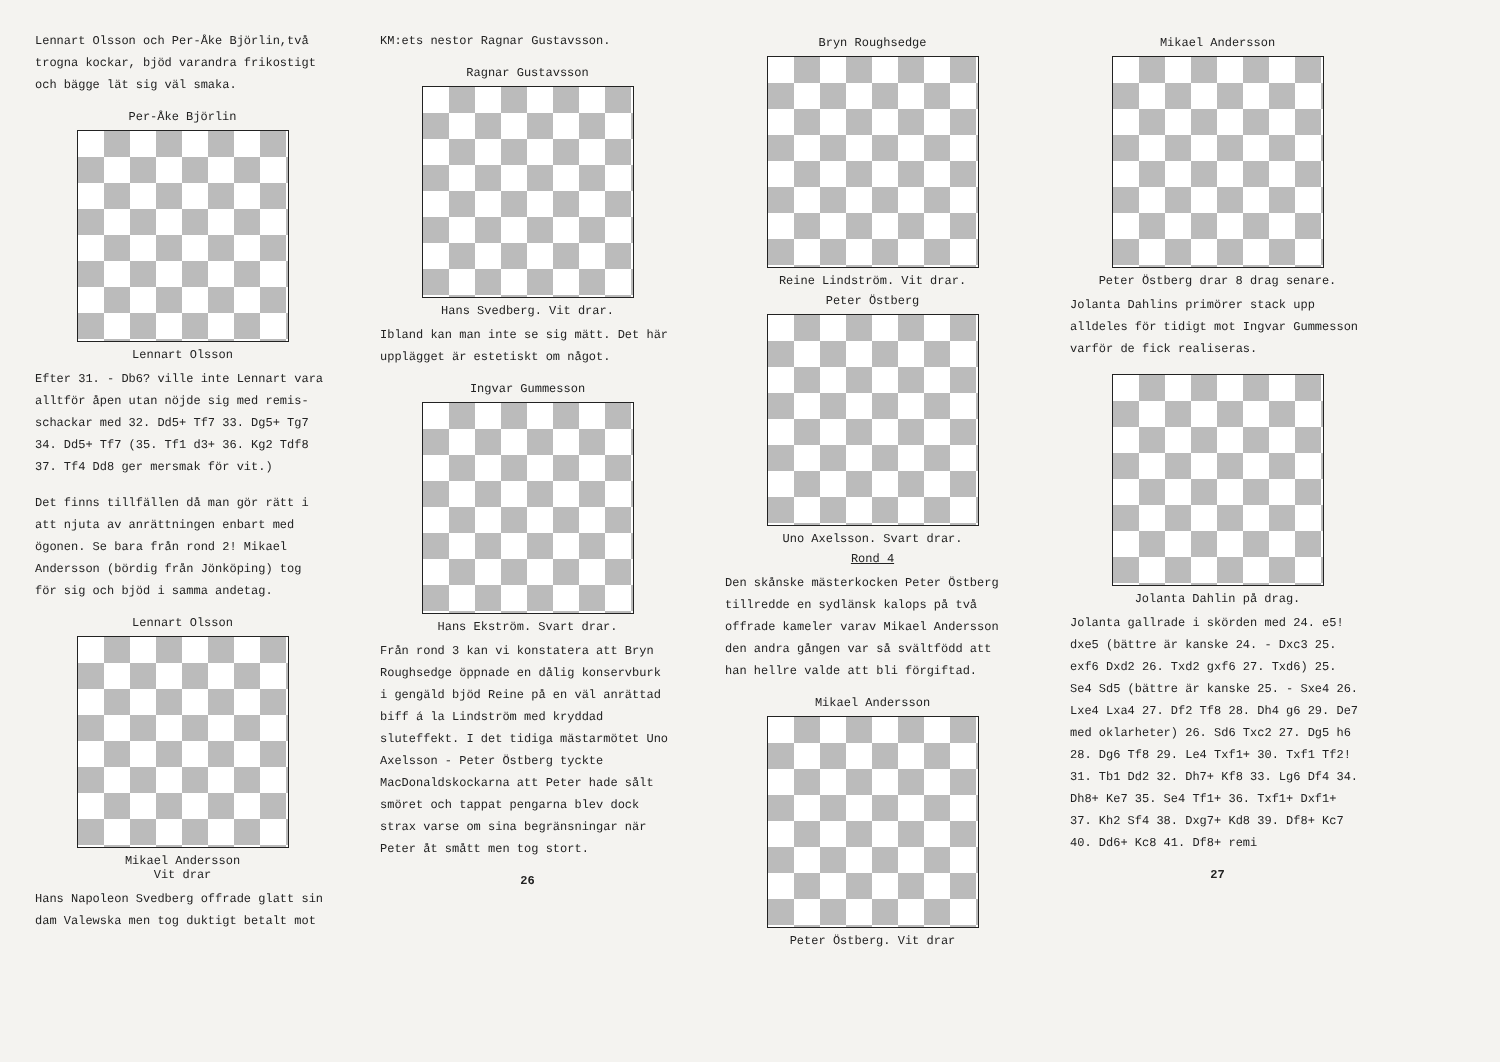Lennart Olsson och Per-Åke Björlin,två trogna kockar, bjöd varandra frikostigt och bägge lät sig väl smaka.
Per-Åke Björlin
Lennart Olsson
Efter 31. - Db6? ville inte Lennart vara alltför åpen utan nöjde sig med remis-schackar med 32. Dd5+ Tf7 33. Dg5+ Tg7 34. Dd5+ Tf7 (35. Tf1 d3+ 36. Kg2 Tdf8 37. Tf4 Dd8 ger mersmak för vit.)
Det finns tillfällen då man gör rätt i att njuta av anrättningen enbart med ögonen. Se bara från rond 2! Mikael Andersson (bördig från Jönköping) tog för sig och bjöd i samma andetag.
Lennart Olsson
Mikael Andersson
Vit drar
Hans Napoleon Svedberg offrade glatt sin dam Valewska men tog duktigt betalt mot
KM:ets nestor Ragnar Gustavsson.
Ragnar Gustavsson
Hans Svedberg. Vit drar.
Ibland kan man inte se sig mätt. Det här upplägget är estetiskt om något.
Ingvar Gummesson
Hans Ekström. Svart drar.
Från rond 3 kan vi konstatera att Bryn Roughsedge öppnade en dålig konservburk i gengäld bjöd Reine på en väl anrättad biff á la Lindström med kryddad sluteffekt. I det tidiga mästarmötet Uno Axelsson - Peter Östberg tyckte MacDonaldskockarna att Peter hade sålt smöret och tappat pengarna blev dock strax varse om sina begränsningar när Peter åt smått men tog stort.
26
Bryn Roughsedge
Reine Lindström. Vit drar.
Peter Östberg
Uno Axelsson. Svart drar.
Rond 4
Den skånske mästerkocken Peter Östberg tillredde en sydlänsk kalops på två offrade kameler varav Mikael Andersson den andra gången var så svältfödd att han hellre valde att bli förgiftad.
Mikael Andersson
Peter Östberg. Vit drar
Mikael Andersson
Peter Östberg drar 8 drag senare.
Jolanta Dahlins primörer stack upp alldeles för tidigt mot Ingvar Gummesson varför de fick realiseras.
Jolanta Dahlin på drag.
Jolanta gallrade i skörden med 24. e5! dxe5 (bättre är kanske 24. - Dxc3 25. exf6 Dxd2 26. Txd2 gxf6 27. Txd6) 25. Se4 Sd5 (bättre är kanske 25. - Sxe4 26. Lxe4 Lxa4 27. Df2 Tf8 28. Dh4 g6 29. De7 med oklarheter) 26. Sd6 Txc2 27. Dg5 h6 28. Dg6 Tf8 29. Le4 Txf1+ 30. Txf1 Tf2! 31. Tb1 Dd2 32. Dh7+ Kf8 33. Lg6 Df4 34. Dh8+ Ke7 35. Se4 Tf1+ 36. Txf1+ Dxf1+ 37. Kh2 Sf4 38. Dxg7+ Kd8 39. Df8+ Kc7 40. Dd6+ Kc8 41. Df8+ remi
27